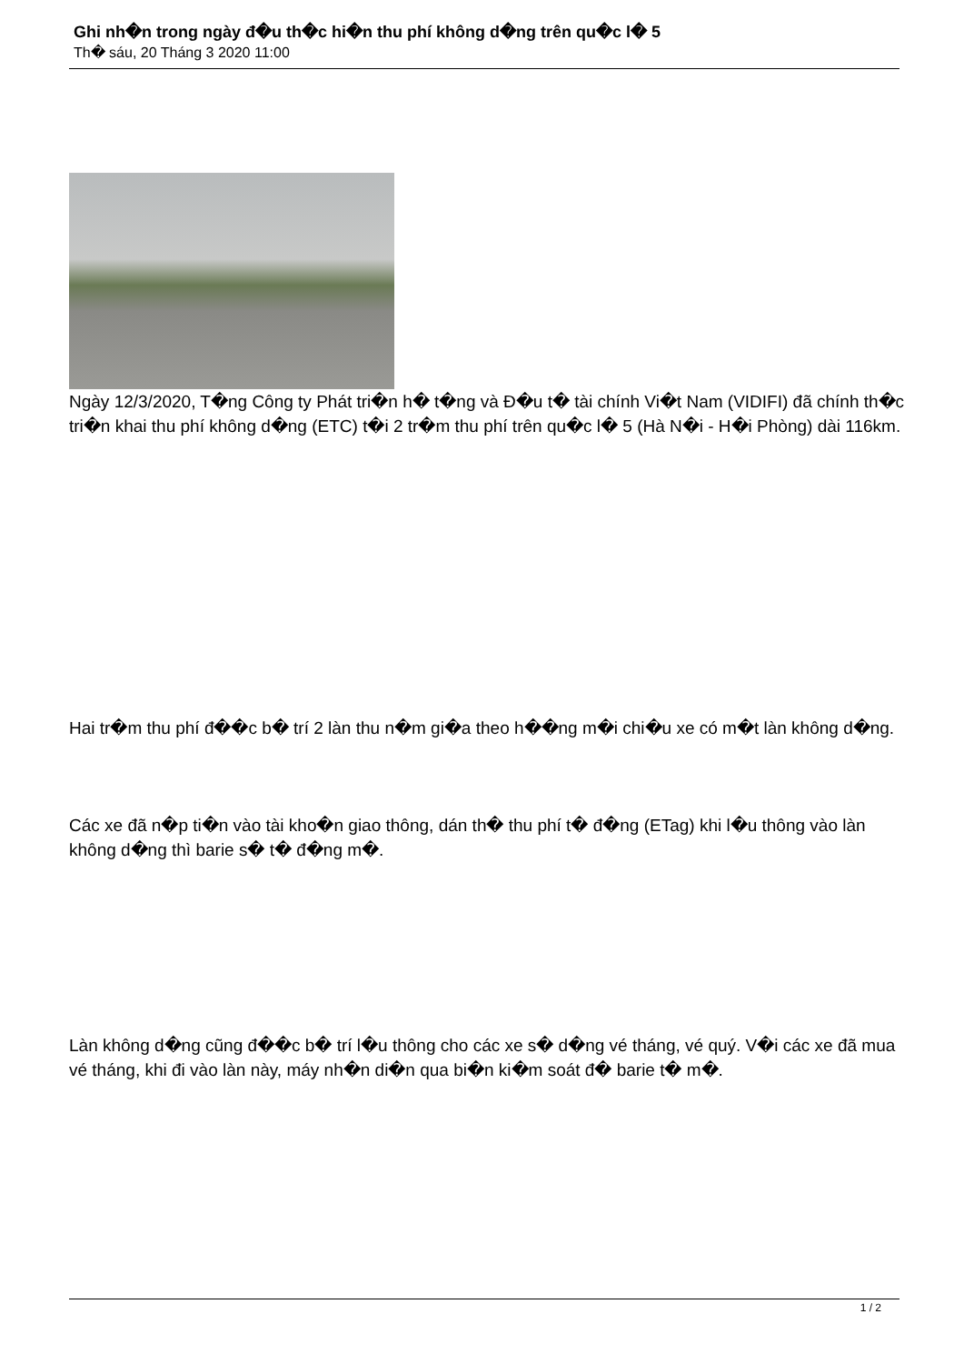Ghi nh�n trong ngày đ�u th�c hi�n thu phí không d�ng trên qu�c l� 5
Th� sáu, 20 Tháng 3 2020 11:00
Ngày 12/3/2020, T�ng Công ty Phát tri�n h� t�ng và Đ�u t� tài chính Vi�t Nam (VIDIFI) đã chính th�c tri�n khai thu phí không d�ng (ETC) t�i 2 tr�m thu phí trên qu�c l� 5 (Hà N�i - H�i Phòng) dài 116km.
Hai tr�m thu phí đ��c b� trí 2 làn thu n�m gi�a theo h��ng m�i chi�u xe có m�t làn không d�ng.
Các xe đã n�p ti�n vào tài kho�n giao thông, dán th� thu phí t� đ�ng (ETag) khi l�u thông vào làn không d�ng thì barie s� t� đ�ng m�.
Làn không d�ng cũng đ��c b� trí l�u thông cho các xe s� d�ng vé tháng, vé quý. V�i các xe đã mua vé tháng, khi đi vào làn này, máy nh�n di�n qua bi�n ki�m soát đ� barie t� m�.
1 / 2